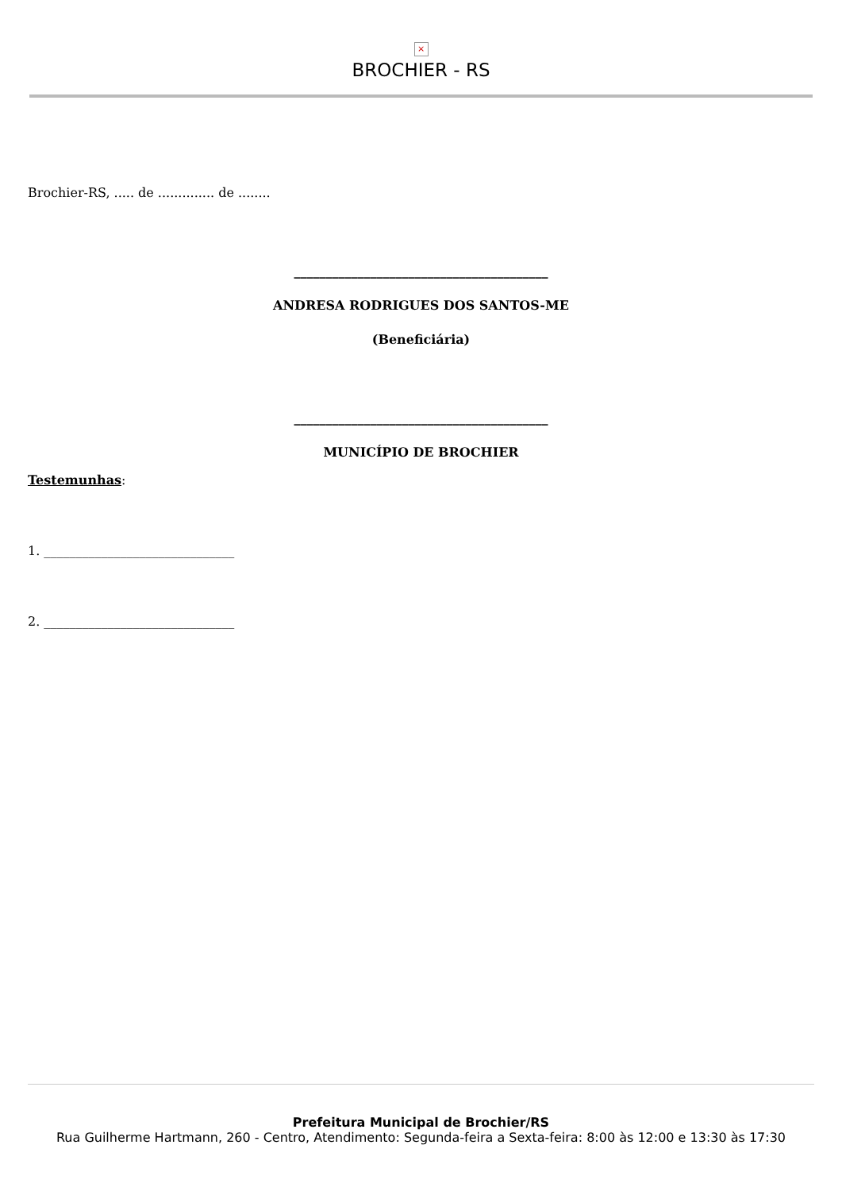×
BROCHIER - RS
Brochier-RS, ..... de .............. de ........
________________________________________
ANDRESA RODRIGUES DOS SANTOS-ME
(Beneficiária)
________________________________________
MUNICÍPIO DE BROCHIER
Testemunhas:
1. ______________________________
2. ______________________________
Prefeitura Municipal de Brochier/RS
Rua Guilherme Hartmann, 260 - Centro, Atendimento: Segunda-feira a Sexta-feira: 8:00 às 12:00 e 13:30 às 17:30